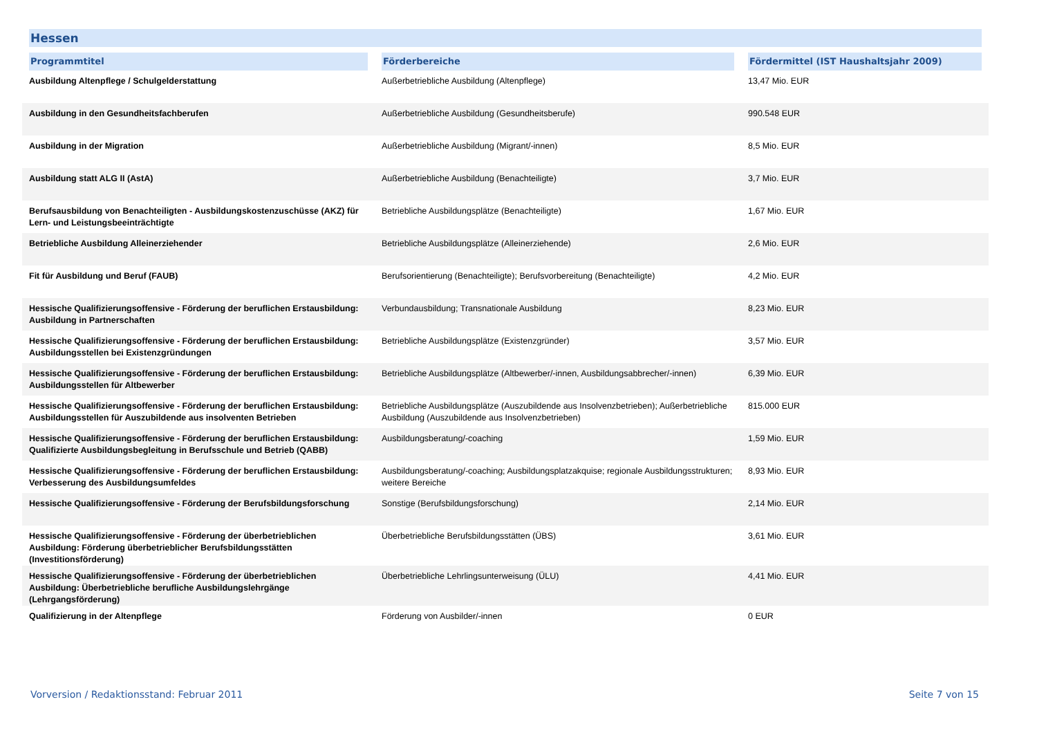Hessen
| Programmtitel | Förderbereiche | Fördermittel (IST Haushaltsjahr 2009) |
| --- | --- | --- |
| Ausbildung Altenpflege / Schulgelderstattung | Außerbetriebliche Ausbildung (Altenpflege) | 13,47 Mio. EUR |
| Ausbildung in den Gesundheitsfachberufen | Außerbetriebliche Ausbildung (Gesundheitsberufe) | 990.548 EUR |
| Ausbildung in der Migration | Außerbetriebliche Ausbildung (Migrant/-innen) | 8,5 Mio. EUR |
| Ausbildung statt ALG II (AstA) | Außerbetriebliche Ausbildung (Benachteiligte) | 3,7 Mio. EUR |
| Berufsausbildung von Benachteiligten - Ausbildungskostenzuschüsse (AKZ) für Lern- und Leistungsbeeinträchtigte | Betriebliche Ausbildungsplätze (Benachteiligte) | 1,67 Mio. EUR |
| Betriebliche Ausbildung Alleinerziehender | Betriebliche Ausbildungsplätze (Alleinerziehende) | 2,6 Mio. EUR |
| Fit für Ausbildung und Beruf (FAUB) | Berufsorientierung (Benachteiligte); Berufsvorbereitung (Benachteiligte) | 4,2 Mio. EUR |
| Hessische Qualifizierungsoffensive - Förderung der beruflichen Erstausbildung: Ausbildung in Partnerschaften | Verbundausbildung; Transnationale Ausbildung | 8,23 Mio. EUR |
| Hessische Qualifizierungsoffensive - Förderung der beruflichen Erstausbildung: Ausbildungsstellen bei Existenzgründungen | Betriebliche Ausbildungsplätze (Existenzgründer) | 3,57 Mio. EUR |
| Hessische Qualifizierungsoffensive - Förderung der beruflichen Erstausbildung: Ausbildungsstellen für Altbewerber | Betriebliche Ausbildungsplätze (Altbewerber/-innen, Ausbildungsabbrecher/-innen) | 6,39 Mio. EUR |
| Hessische Qualifizierungsoffensive - Förderung der beruflichen Erstausbildung: Ausbildungsstellen für Auszubildende aus insolventen Betrieben | Betriebliche Ausbildungsplätze (Auszubildende aus Insolvenzbetrieben); Außerbetriebliche Ausbildung (Auszubildende aus Insolvenzbetrieben) | 815.000 EUR |
| Hessische Qualifizierungsoffensive - Förderung der beruflichen Erstausbildung: Qualifizierte Ausbildungsbegleitung in Berufsschule und Betrieb (QABB) | Ausbildungsberatung/-coaching | 1,59 Mio. EUR |
| Hessische Qualifizierungsoffensive - Förderung der beruflichen Erstausbildung: Verbesserung des Ausbildungsumfeldes | Ausbildungsberatung/-coaching; Ausbildungsplatzakquise; regionale Ausbildungsstrukturen; weitere Bereiche | 8,93 Mio. EUR |
| Hessische Qualifizierungsoffensive - Förderung der Berufsbildungsforschung | Sonstige (Berufsbildungsforschung) | 2,14 Mio. EUR |
| Hessische Qualifizierungsoffensive - Förderung der überbetrieblichen Ausbildung: Förderung überbetrieblicher Berufsbildungsstätten (Investitionsförderung) | Überbetriebliche Berufsbildungsstätten (ÜBS) | 3,61 Mio. EUR |
| Hessische Qualifizierungsoffensive - Förderung der überbetrieblichen Ausbildung: Überbetriebliche berufliche Ausbildungslehrgänge (Lehrgangsförderung) | Überbetriebliche Lehrlingsunterweisung (ÜLU) | 4,41 Mio. EUR |
| Qualifizierung in der Altenpflege | Förderung von Ausbilder/-innen | 0 EUR |
Vorversion / Redaktionsstand: Februar 2011 Seite 7 von 15